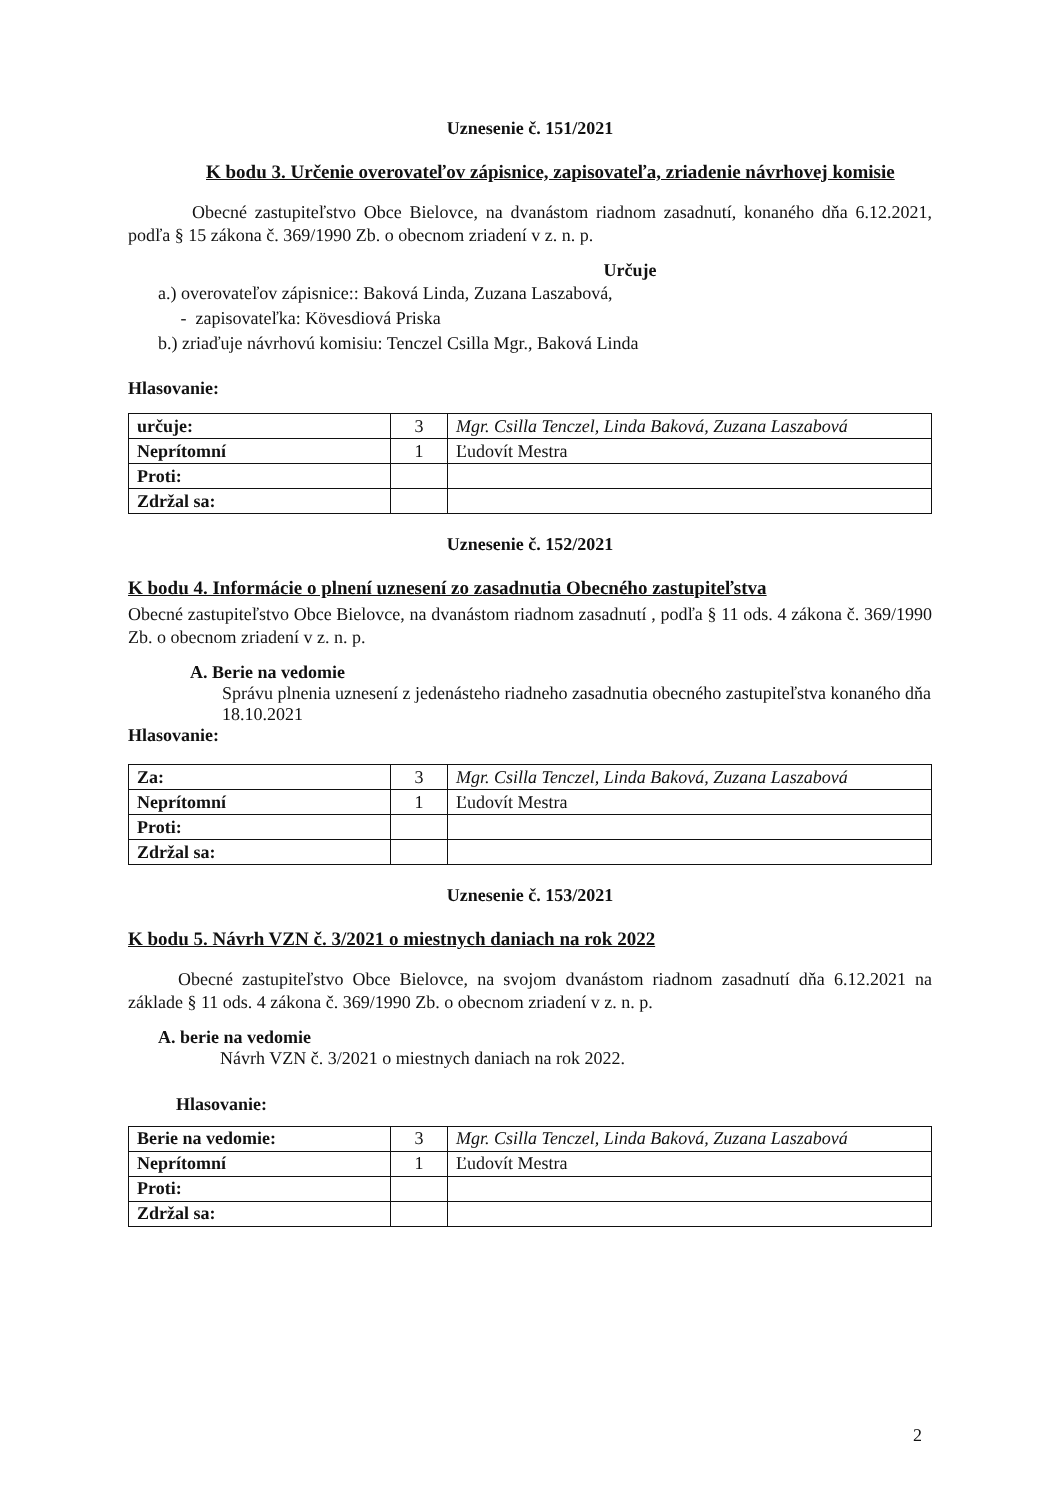Uznesenie č. 151/2021
K bodu 3. Určenie overovateľov zápisnice, zapisovateľa, zriadenie návrhovej komisie
Obecné zastupiteľstvo Obce Bielovce, na dvanástom riadnom zasadnutí, konaného dňa 6.12.2021, podľa § 15 zákona č. 369/1990 Zb. o obecnom zriadení v z. n. p.
Určuje
a.) overovateľov zápisnice:: Baková Linda, Zuzana Laszabová,
- zapisovateľka: Kövesdiová Priska
b.) zriaďuje návrhovú komisiu: Tenczel Csilla Mgr., Baková Linda
Hlasovanie:
| určuje: | 3 | Mgr. Csilla Tenczel, Linda Baková, Zuzana Laszabová |
| Neprítomní | 1 | Ľudovít Mestra |
| Proti: | | |
| Zdržal sa: | | |
Uznesenie č. 152/2021
K bodu 4. Informácie o plnení uznesení zo zasadnutia Obecného zastupiteľstva
Obecné zastupiteľstvo Obce Bielovce, na dvanástom riadnom zasadnutí , podľa § 11 ods. 4 zákona č. 369/1990 Zb. o obecnom zriadení v z. n. p.
A. Berie na vedomie
Správu plnenia uznesení z jedenásteho riadneho zasadnutia obecného zastupiteľstva konaného dňa 18.10.2021
Hlasovanie:
| Za: | 3 | Mgr. Csilla Tenczel, Linda Baková, Zuzana Laszabová |
| Neprítomní | 1 | Ľudovít Mestra |
| Proti: | | |
| Zdržal sa: | | |
Uznesenie č. 153/2021
K bodu 5. Návrh VZN č. 3/2021 o miestnych daniach na rok 2022
Obecné zastupiteľstvo Obce Bielovce, na svojom dvanástom riadnom zasadnutí dňa 6.12.2021 na základe § 11 ods. 4 zákona č. 369/1990 Zb. o obecnom zriadení v z. n. p.
A. berie na vedomie
Návrh VZN č. 3/2021 o miestnych daniach na rok 2022.
Hlasovanie:
| Berie na vedomie: | 3 | Mgr. Csilla Tenczel, Linda Baková, Zuzana Laszabová |
| Neprítomní | 1 | Ľudovít Mestra |
| Proti: | | |
| Zdržal sa: | | |
2